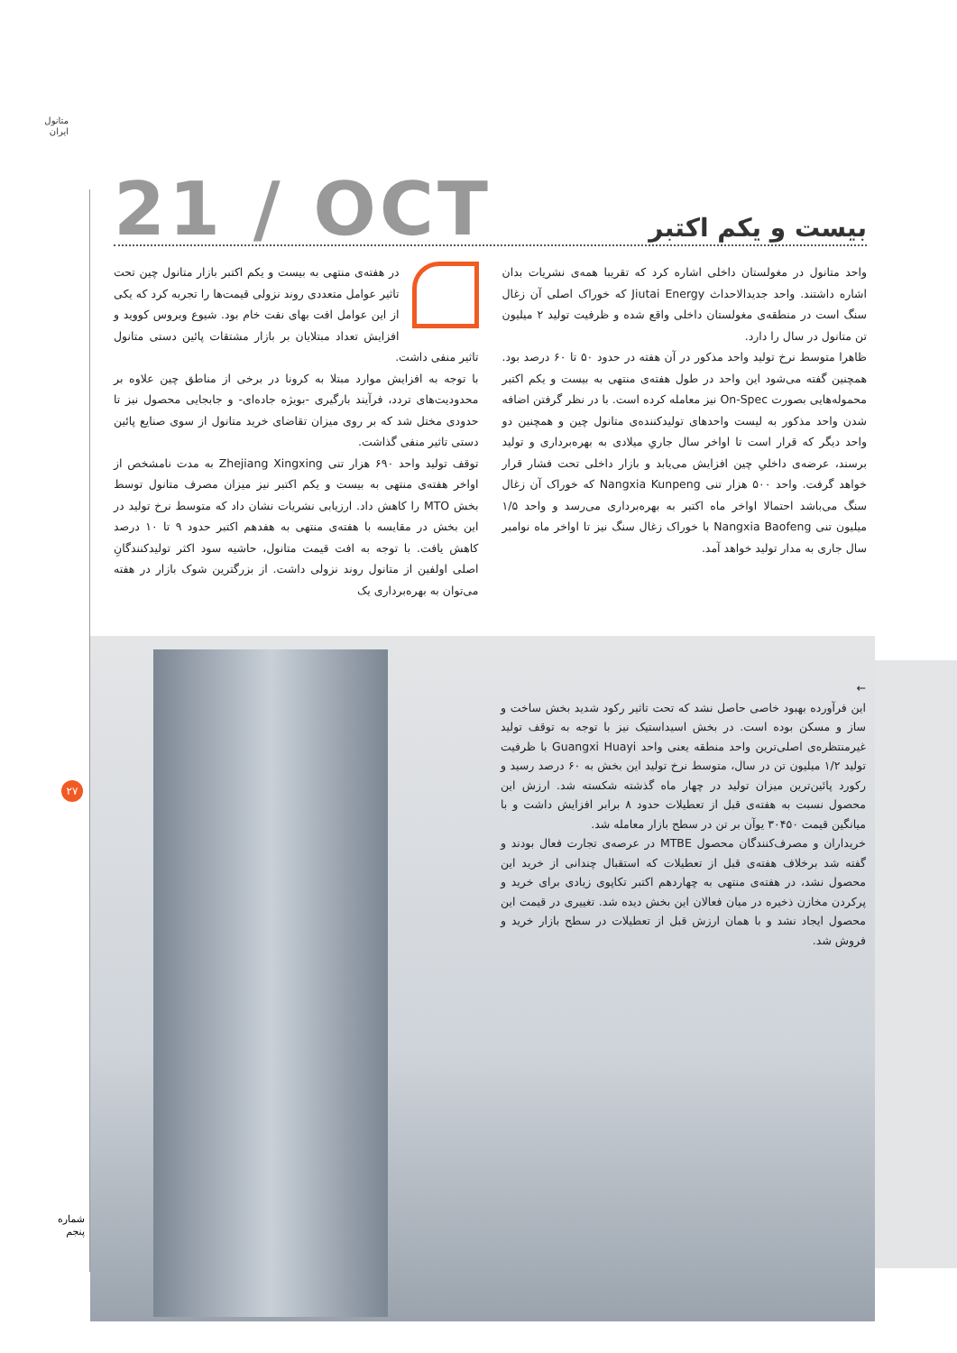متانول
ایران
21 / OCT
بیست و یکم اکتبر
در هفته‌ی منتهی به بیست و یکم اکتبر بازار متانول چین تحت تاثیر عوامل متعددی روند نزولی قیمت‌ها را تجربه کرد که یکی از این عوامل افت بهای نفت خام بود. شیوع ویروس کووید و افزایش تعداد مبتلایان بر بازار مشتقات پائین دستی متانول تاثیر منفی داشت.
با توجه به افزایش موارد مبتلا به کرونا در برخی از مناطق چین علاوه بر محدودیت‌های تردد، فرآیند بارگیری -بویژه جاده‌ای- و جابجایی محصول نیز تا حدودی مختل شد که بر روی میزان تقاضای خرید متانول از سوی صنایع پائین دستی تاثیر منفی گذاشت.
توقف تولید واحد ۶۹۰ هزار تنی Zhejiang Xingxing به مدت نامشخص از اواخر هفته‌ی منتهی به بیست و یکم اکتبر نیز میزان مصرف متانول توسط بخش MTO را کاهش داد. ارزیابی نشریات نشان داد که متوسط نرخ تولید در این بخش در مقایسه با هفته‌ی منتهی به هفدهم اکتبر حدود ۹ تا ۱۰ درصد کاهش یافت. با توجه به افت قیمت متانول، حاشیه سود اکثر تولیدکنندگانِ اصلی اولفین از متانول روند نزولی داشت. از بزرگترین شوک بازار در هفته می‌توان به بهره‌برداری یک
واحد متانول در مغولستان داخلی اشاره کرد که تقریبا همه‌ی نشریات بدان اشاره داشتند. واحد جدیدالاحداث Jiutai Energy که خوراک اصلی آن زغال سنگ است در منطقه‌ی مغولستان داخلی واقع شده و ظرفیت تولید ۲ میلیون تن متانول در سال را دارد.
ظاهرا متوسط نرخ تولید واحد مذکور در آن هفته در حدود ۵۰ تا ۶۰ درصد بود. همچنین گفته می‌شود این واحد در طول هفته‌ی منتهی به بیست و یکم اکتبر محموله‌هایی بصورت On-Spec نیز معامله کرده است. با در نظر گرفتن اضافه شدن واحد مذکور به لیست واحدهای تولیدکننده‌ی متانول چین و همچنین دو واحد دیگر که قرار است تا اواخر سال جاریِ میلادی به بهره‌برداری و تولید برسند، عرضه‌ی داخلیِ چین افزایش می‌یابد و بازار داخلی تحت فشار قرار خواهد گرفت. واحد ۵۰۰ هزار تنی Nangxia Kunpeng که خوراک آن زغال سنگ می‌باشد احتمالا اواخر ماه اکتبر به بهره‌برداری می‌رسد و واحد ۱/۵ میلیون تنی Nangxia Baofeng با خوراک زغال سنگ نیز تا اواخر ماه نوامبر سال جاری به مدار تولید خواهد آمد.
←
این فرآورده بهبود خاصی حاصل نشد که تحت تاثیر رکود شدید بخش ساخت و ساز و مسکن بوده است. در بخش اسیداستیک نیز با توجه به توقف تولید غیرمنتظره‌ی اصلی‌ترین واحد منطقه یعنی واحد Guangxi Huayi با ظرفیت تولید ۱/۲ میلیون تن در سال، متوسط نرخ تولید این بخش به ۶۰ درصد رسید و رکورد پائین‌ترین میزان تولید در چهار ماه گذشته شکسته شد. ارزش این محصول نسبت به هفته‌ی قبل از تعطیلات حدود ۸ برابر افزایش داشت و با میانگین قیمت ۳۰۴۵۰ یوآن بر تن در سطح بازار معامله شد.
خریداران و مصرف‌کنندگان محصول MTBE در عرصه‌ی تجارت فعال بودند و گفته شد برخلاف هفته‌ی قبل از تعطیلات که استقبال چندانی از خرید این محصول نشد، در هفته‌ی منتهی به چهاردهم اکتبر تکاپوی زیادی برای خرید و پرکردن مخازن ذخیره در میان فعالان این بخش دیده شد. تغییری در قیمت این محصول ایجاد نشد و با همان ارزش قبل از تعطیلات در سطح بازار خرید و فروش شد.
۲۷
شماره
پنجم